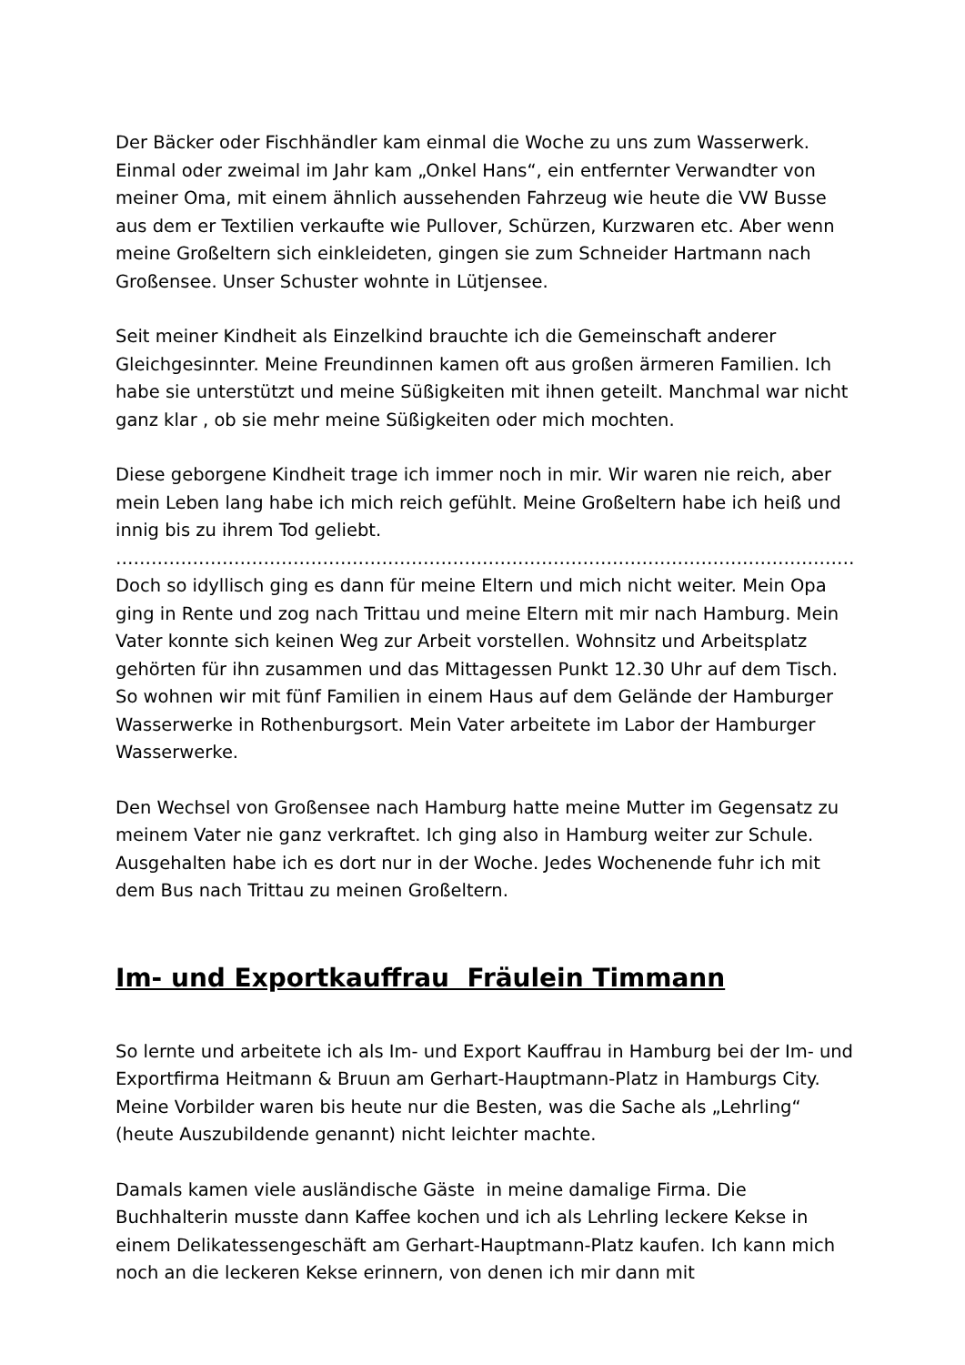Der Bäcker oder Fischhändler kam einmal die Woche zu uns zum Wasserwerk. Einmal oder zweimal im Jahr kam „Onkel Hans“, ein entfernter Verwandter von meiner Oma, mit einem ähnlich aussehenden Fahrzeug wie heute die VW Busse aus dem er Textilien verkaufte wie Pullover, Schürzen, Kurzwaren etc. Aber wenn meine Großeltern sich einkleideten, gingen sie zum Schneider Hartmann nach Großensee. Unser Schuster wohnte in Lütjensee.
Seit meiner Kindheit als Einzelkind brauchte ich die Gemeinschaft anderer Gleichgesinnter. Meine Freundinnen kamen oft aus großen ärmeren Familien. Ich habe sie unterstützt und meine Süßigkeiten mit ihnen geteilt. Manchmal war nicht ganz klar , ob sie mehr meine Süßigkeiten oder mich mochten.
Diese geborgene Kindheit trage ich immer noch in mir. Wir waren nie reich, aber mein Leben lang habe ich mich reich gefühlt. Meine Großeltern habe ich heiß und innig bis zu ihrem Tod geliebt.
………………………………………………………………………………………………………………
Doch so idyllisch ging es dann für meine Eltern und mich nicht weiter. Mein Opa ging in Rente und zog nach Trittau und meine Eltern mit mir nach Hamburg. Mein Vater konnte sich keinen Weg zur Arbeit vorstellen. Wohnsitz und Arbeitsplatz gehörten für ihn zusammen und das Mittagessen Punkt 12.30 Uhr auf dem Tisch. So wohnen wir mit fünf Familien in einem Haus auf dem Gelände der Hamburger Wasserwerke in Rothenburgsort. Mein Vater arbeitete im Labor der Hamburger Wasserwerke.
Den Wechsel von Großensee nach Hamburg hatte meine Mutter im Gegensatz zu meinem Vater nie ganz verkraftet. Ich ging also in Hamburg weiter zur Schule. Ausgehalten habe ich es dort nur in der Woche. Jedes Wochenende fuhr ich mit dem Bus nach Trittau zu meinen Großeltern.
Im- und Exportkauffrau Fräulein Timmann
So lernte und arbeitete ich als Im- und Export Kauffrau in Hamburg bei der Im- und Exportfirma Heitmann & Bruun am Gerhart-Hauptmann-Platz in Hamburgs City. Meine Vorbilder waren bis heute nur die Besten, was die Sache als „Lehrling“ (heute Auszubildende genannt) nicht leichter machte.
Damals kamen viele ausländische Gäste in meine damalige Firma. Die Buchhalterin musste dann Kaffee kochen und ich als Lehrling leckere Kekse in einem Delikatessengeschäft am Gerhart-Hauptmann-Platz kaufen. Ich kann mich noch an die leckeren Kekse erinnern, von denen ich mir dann mit